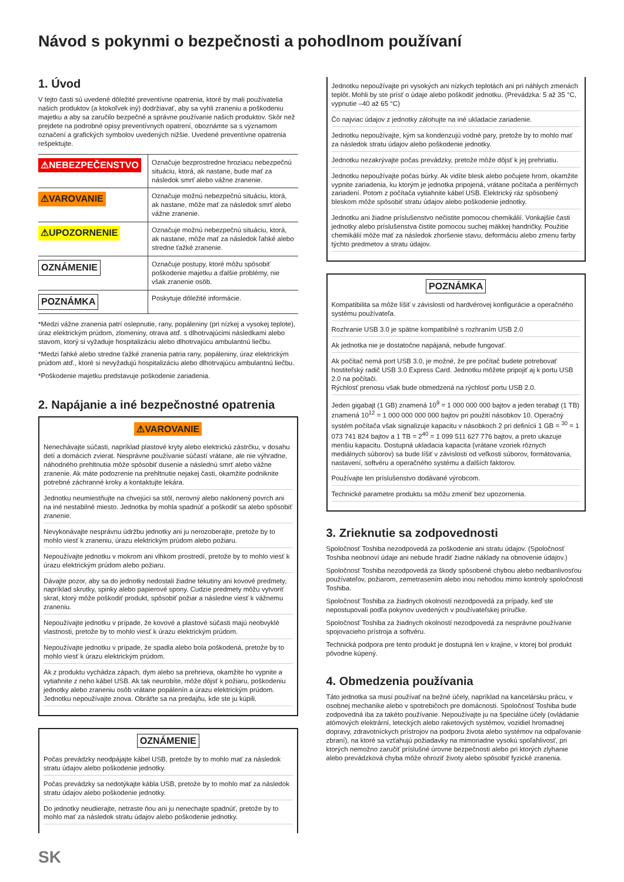Návod s pokynmi o bezpečnosti a pohodlnom používaní
1. Úvod
V tejto časti sú uvedené dôležité preventívne opatrenia, ktoré by mali používatelia našich produktov (a ktokoľvek iný) dodržiavať, aby sa vyhli zraneniu a poškodeniu majetku a aby sa zaručilo bezpečné a správne používanie našich produktov. Skôr než prejdete na podrobné opisy preventívnych opatrení, oboznámte sa s významom označení a grafických symbolov uvedených nižšie. Uvedené preventívne opatrenia rešpektujte.
| ⚠NEBEZPEČENSTVO | Označuje bezprostredne hroziacu nebezpečnú situáciu, ktorá, ak nastane, bude mať za následok smrť alebo vážne zranenie. |
| ⚠VAROVANIE | Označuje možnú nebezpečnú situáciu, ktorá, ak nastane, môže mať za následok smrť alebo vážne zranenie. |
| ⚠UPOZORNENIE | Označuje možnú nebezpečnú situáciu, ktorá, ak nastane, môže mať za následok ľahké alebo stredne ťažké zranenie. |
| OZNÁMENIE | Označuje postupy, ktoré môžu spôsobiť poškodenie majetku a ďalšie problémy, nie však zranenie osôb. |
| POZNÁMKA | Poskytuje dôležité informácie. |
*Medzi vážne zranenia patrí oslepnutie, rany, popáleniny (pri nízkej a vysokej teplote), úraz elektrickým prúdom, zlomeniny, otrava atď. s dlhotrvajúcimi následkami alebo stavom, ktorý si vyžaduje hospitalizáciu alebo dlhotrvajúcu ambulantnú liečbu.
*Medzi ľahké alebo stredne ťažké zranenia patria rany, popáleniny, úraz elektrickým prúdom atď., ktoré si nevyžadujú hospitalizáciu alebo dlhotrvajúcu ambulantnú liečbu.
*Poškodenie majetku predstavuje poškodenie zariadenia.
2. Napájanie a iné bezpečnostné opatrenia
⚠VAROVANIE
Nenechávajte súčasti, napríklad plastové kryty alebo elektrickú zástrčku, v dosahu detí a domácich zvierat. Nesprávne používanie súčastí vrátane, ale nie výhradne, náhodného prehltnutia môže spôsobiť dusenie a následnú smrť alebo vážne zranenie. Ak máte podozrenie na prehltnutie nejakej časti, okamžite podniknite potrebné záchranné kroky a kontaktujte lekára.
Jednotku neumiestňujte na chvejúci sa stôl, nerovný alebo naklonený povrch ani na iné nestabilné miesto. Jednotka by mohla spadnúť a poškodiť sa alebo spôsobiť zranenie.
Nevykonávajte nesprávnu údržbu jednotky ani ju nerozoberajte, pretože by to mohlo viesť k zraneniu, úrazu elektrickým prúdom alebo požiaru.
Nepoužívajte jednotku v mokrom ani vlhkom prostredí, pretože by to mohlo viesť k úrazu elektrickým prúdom alebo požiaru.
Dávajte pozor, aby sa do jednotky nedostali žiadne tekutiny ani kovové predmety, napríklad skrutky, spinky alebo papierové spony. Cudzie predmety môžu vytvoriť skrat, ktorý môže poškodiť produkt, spôsobiť požiar a následne viesť k vážnemu zraneniu.
Nepoužívajte jednotku v prípade, že kovové a plastové súčasti majú neobvyklé vlastnosti, pretože by to mohlo viesť k úrazu elektrickým prúdom.
Nepoužívajte jednotku v prípade, že spadla alebo bola poškodená, pretože by to mohlo viesť k úrazu elektrickým prúdom.
Ak z produktu vychádza zápach, dym alebo sa prehrieva, okamžite ho vypnite a vytiahnite z neho kábel USB. Ak tak neurobíte, môže dôjsť k požiaru, poškodeniu jednotky alebo zraneniu osôb vrátane popálenín a úrazu elektrickým prúdom. Jednotku nepoužívajte znova. Obráťte sa na predajňu, kde ste ju kúpili.
OZNÁMENIE
Počas prevádzky neodpájajte kábel USB, pretože by to mohlo mať za následok stratu údajov alebo poškodenie jednotky.
Počas prevádzky sa nedotýkajte kábla USB, pretože by to mohlo mať za následok stratu údajov alebo poškodenie jednotky.
Do jednotky neudierajte, netraste ňou ani ju nenechajte spadnúť, pretože by to mohlo mať za následok stratu údajov alebo poškodenie jednotky.
SK
Jednotku nepoužívajte pri vysokých ani nízkych teplotách ani pri náhlych zmenách teplôt. Mohli by ste prísť o údaje alebo poškodiť jednotku. (Prevádzka: 5 až 35 °C, vypnutie –40 až 65 °C)
Čo najviac údajov z jednotky zálohujte na iné ukladacie zariadenie.
Jednotku nepoužívajte, kým sa kondenzujú vodné pary, pretože by to mohlo mať za následok stratu údajov alebo poškodenie jednotky.
Jednotku nezakrývajte počas prevádzky, pretože môže dôjsť k jej prehriatiu.
Jednotku nepoužívajte počas búrky. Ak vidíte blesk alebo počujete hrom, okamžite vypnite zariadenia, ku ktorým je jednotka pripojená, vrátane počítača a periférnych zariadení. Potom z počítača vytiahnite kábel USB. Elektrický ráz spôsobený bleskom môže spôsobiť stratu údajov alebo poškodenie jednotky.
Jednotku ani žiadne príslušenstvo nečistite pomocou chemikálií. Vonkajšie časti jednotky alebo príslušenstva čistite pomocou suchej mäkkej handričky. Použitie chemikálií môže mať za následok zhoršenie stavu, deformáciu alebo zmenu farby týchto predmetov a stratu údajov.
POZNÁMKA
Kompatibilita sa môže líšiť v závislosti od hardvérovej konfigurácie a operačného systému používateľa.
Rozhranie USB 3.0 je spätne kompatibilné s rozhraním USB 2.0
Ak jednotka nie je dostatočne napájaná, nebude fungovať.
Ak počítač nemá port USB 3.0, je možné, že pre počítač budete potrebovať hostiteľský radič USB 3.0 Express Card. Jednotku môžete pripojiť aj k portu USB 2.0 na počítači.
Rýchlosť prenosu však bude obmedzená na rýchlosť portu USB 2.0.
Jeden gigabajt (1 GB) znamená 10<sup>9</sup> = 1 000 000 000 bajtov a jeden terabajt (1 TB) znamená 10<sup>12</sup> = 1 000 000 000 000 bajtov pri použití násobkov 10. Operačný systém počítača však signalizuje kapacitu v násobkoch 2 pri definícii 1 GB = <sup>30</sup> = 1 073 741 824 bajtov a 1 TB = 2<sup>40</sup> = 1 099 511 627 776 bajtov, a preto ukazuje menšiu kapacitu. Dostupná ukladacia kapacita (vrátane vzoriek rôznych mediálnych súborov) sa bude líšiť v závislosti od veľkosti súborov, formátovania, nastavení, softvéru a operačného systému a ďalších faktorov.
Používajte len príslušenstvo dodávané výrobcom.
Technické parametre produktu sa môžu zmeniť bez upozornenia.
3. Zrieknutie sa zodpovednosti
Spoločnosť Toshiba nezodpovedá za poškodenie ani stratu údajov. (Spoločnosť Toshiba neobnoví údaje ani nebude hradiť žiadne náklady na obnovenie údajov.)
Spoločnosť Toshiba nezodpovedá za škody spôsobené chybou alebo nedbanlivosťou používateľov, požiarom, zemetrasením alebo inou nehodou mimo kontroly spoločnosti Toshiba.
Spoločnosť Toshiba za žiadnych okolností nezodpovedá za prípady, keď ste nepostupovali podľa pokynov uvedených v používateľskej príručke.
Spoločnosť Toshiba za žiadnych okolností nezodpovedá za nesprávne používanie spojovacieho prístroja a softvéru.
Technická podpora pre tento produkt je dostupná len v krajine, v ktorej bol produkt pôvodne kúpený.
4. Obmedzenia používania
Táto jednotka sa musí používať na bežné účely, napríklad na kancelársku prácu, v osobnej mechanike alebo v spotrebičoch pre domácnosti. Spoločnosť Toshiba bude zodpovedná iba za takéto používanie. Nepoužívajte ju na špeciálne účely (ovládanie atómových elektrární, leteckých alebo raketových systémov, vozidiel hromadnej dopravy, zdravotníckych prístrojov na podporu života alebo systémov na odpaľovanie zbraní), na ktoré sa vzťahujú požiadavky na mimoriadne vysokú spoľahlivosť, pri ktorých nemožno zaručiť príslušné úrovne bezpečnosti alebo pri ktorých zlyhanie alebo prevádzková chyba môže ohroziť životy alebo spôsobiť fyzické zranenia.